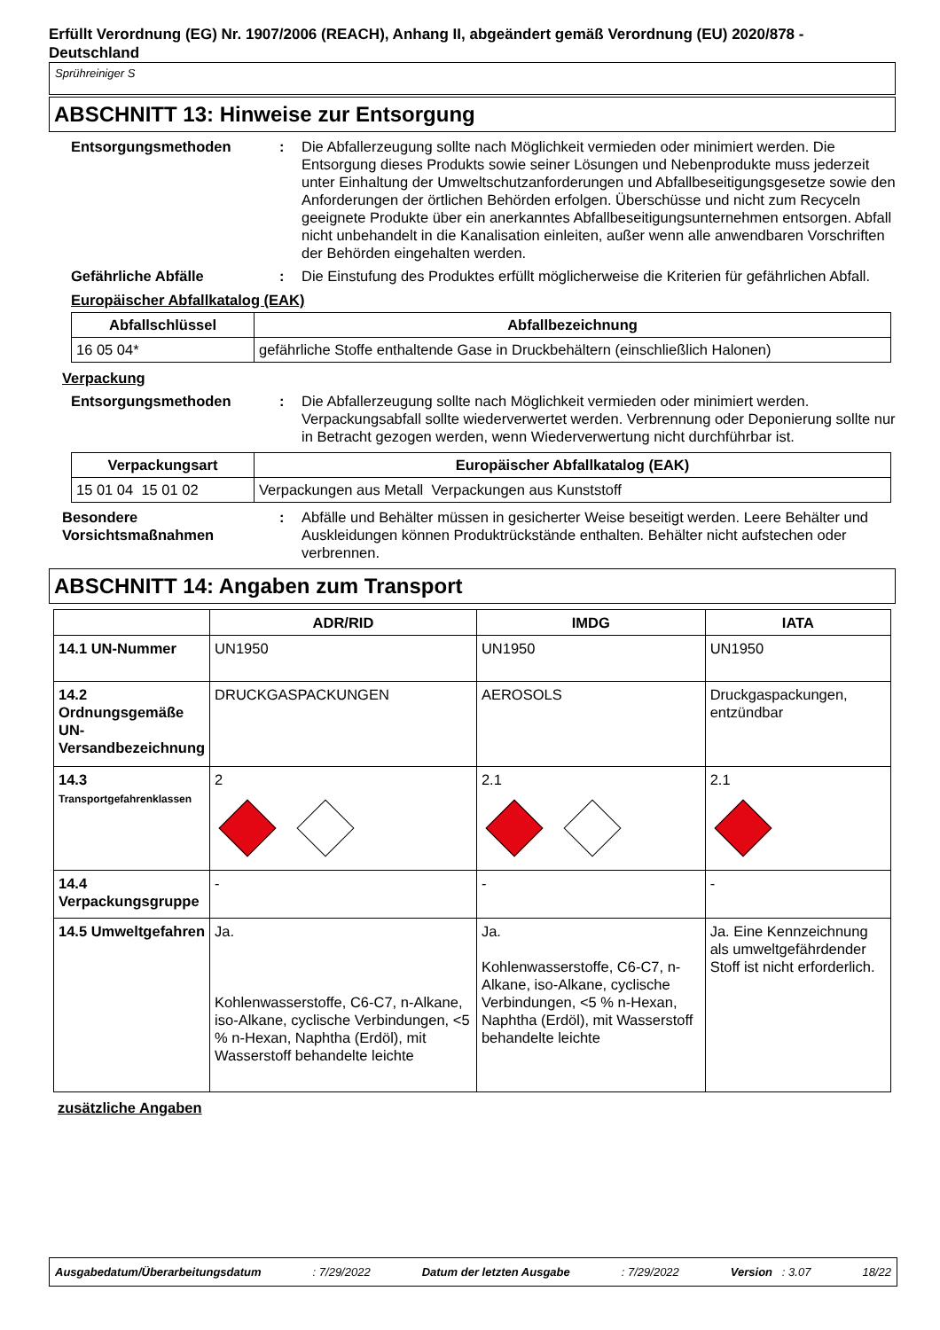Erfüllt Verordnung (EG) Nr. 1907/2006 (REACH), Anhang II, abgeändert gemäß Verordnung (EU) 2020/878 - Deutschland
Sprühreiniger S
ABSCHNITT 13: Hinweise zur Entsorgung
Entsorgungsmethoden : Die Abfallerzeugung sollte nach Möglichkeit vermieden oder minimiert werden. Die Entsorgung dieses Produkts sowie seiner Lösungen und Nebenprodukte muss jederzeit unter Einhaltung der Umweltschutzanforderungen und Abfallbeseitigungsgesetze sowie den Anforderungen der örtlichen Behörden erfolgen. Überschüsse und nicht zum Recyceln geeignete Produkte über ein anerkanntes Abfallbeseitigungsunternehmen entsorgen. Abfall nicht unbehandelt in die Kanalisation einleiten, außer wenn alle anwendbaren Vorschriften der Behörden eingehalten werden.
Gefährliche Abfälle : Die Einstufung des Produktes erfüllt möglicherweise die Kriterien für gefährlichen Abfall.
Europäischer Abfallkatalog (EAK)
| Abfallschlüssel | Abfallbezeichnung |
| --- | --- |
| 16 05 04* | gefährliche Stoffe enthaltende Gase in Druckbehältern (einschließlich Halonen) |
Verpackung
Entsorgungsmethoden : Die Abfallerzeugung sollte nach Möglichkeit vermieden oder minimiert werden. Verpackungsabfall sollte wiederverwertet werden. Verbrennung oder Deponierung sollte nur in Betracht gezogen werden, wenn Wiederverwertung nicht durchführbar ist.
| Verpackungsart | Europäischer Abfallkatalog (EAK) |
| --- | --- |
| 15 01 04 15 01 02 | Verpackungen aus Metall Verpackungen aus Kunststoff |
Besondere Vorsichtsmaßnahmen
: Abfälle und Behälter müssen in gesicherter Weise beseitigt werden. Leere Behälter und Auskleidungen können Produktrückstände enthalten. Behälter nicht aufstechen oder verbrennen.
ABSCHNITT 14: Angaben zum Transport
| | ADR/RID | IMDG | IATA |
| --- | --- | --- | --- |
| 14.1 UN-Nummer | UN1950 | UN1950 | UN1950 |
| 14.2 Ordnungsgemäße UN-Versandbezeichnung | DRUCKGASPACKUNGEN | AEROSOLS | Druckgaspackungen, entzündbar |
| 14.3 Transportgefahrenklassen | 2 | 2.1 | 2.1 |
| 14.4 Verpackungsgruppe | - | - | - |
| 14.5 Umweltgefahren | Ja. Kohlenwasserstoffe, C6-C7, n-Alkane, iso-Alkane, cyclische Verbindungen, <5 % n-Hexan, Naphtha (Erdöl), mit Wasserstoff behandelte leichte | Ja. Kohlenwasserstoffe, C6-C7, n-Alkane, iso-Alkane, cyclische Verbindungen, <5 % n-Hexan, Naphtha (Erdöl), mit Wasserstoff behandelte leichte | Ja. Eine Kennzeichnung als umweltgefährdender Stoff ist nicht erforderlich. |
zusätzliche Angaben
Ausgabedatum/Überarbeitungsdatum: 7/29/2022 Datum der letzten Ausgabe: 7/29/2022 Version : 3.07 18/22